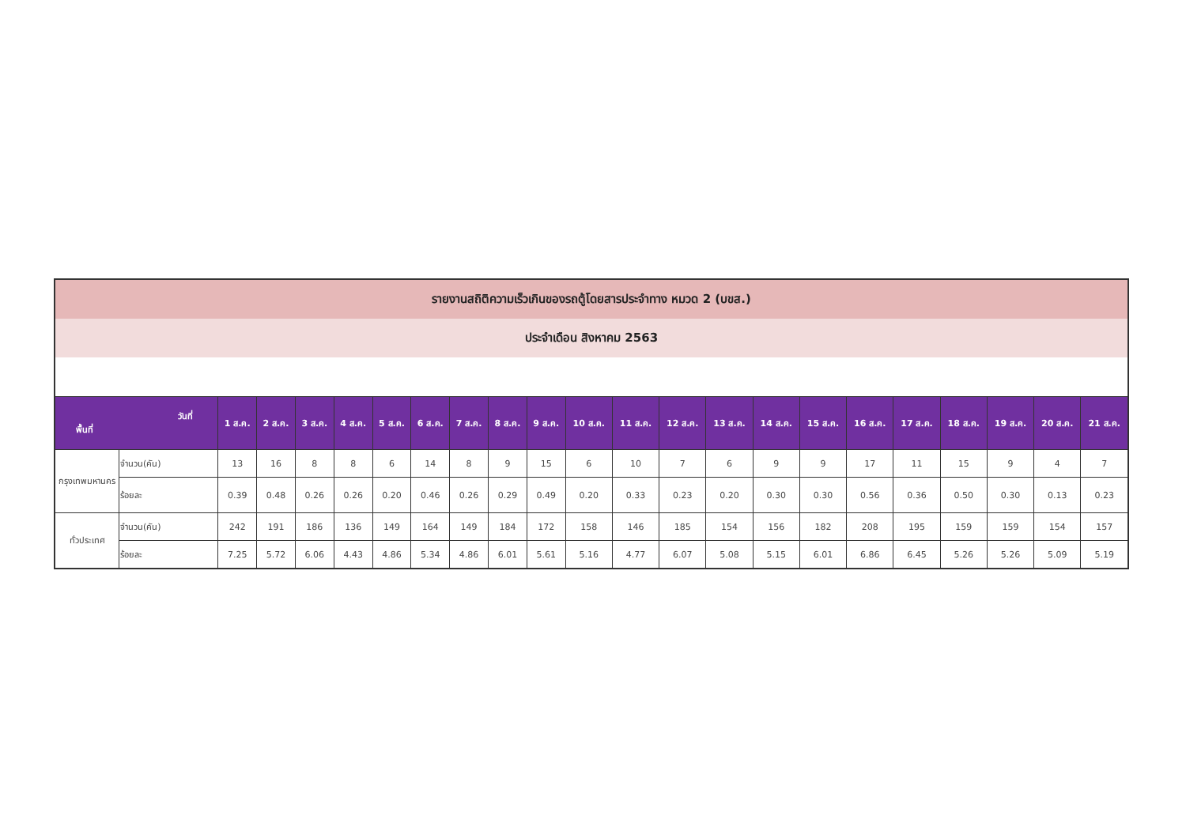| รายงานสถิติความเร็วเกินของรถตู้โดยสารประจำทาง หมวด 2 (บขส.) | | | | | | | | | | | | | | | | | | | | | | |
| ประจำเดือน สิงหาคม 2563 | | | | | | | | | | | | | | | | | | | | | | |
| วันที่ พื้นที่ | | 1 ส.ค. | 2 ส.ค. | 3 ส.ค. | 4 ส.ค. | 5 ส.ค. | 6 ส.ค. | 7 ส.ค. | 8 ส.ค. | 9 ส.ค. | 10 ส.ค. | 11 ส.ค. | 12 ส.ค. | 13 ส.ค. | 14 ส.ค. | 15 ส.ค. | 16 ส.ค. | 17 ส.ค. | 18 ส.ค. | 19 ส.ค. | 20 ส.ค. | 21 ส.ค. |
| กรุงเทพมหานคร | จำนวน(คัน) | 13 | 16 | 8 | 8 | 6 | 14 | 8 | 9 | 15 | 6 | 10 | 7 | 6 | 9 | 9 | 17 | 11 | 15 | 9 | 4 | 7 |
| | ร้อยละ | 0.39 | 0.48 | 0.26 | 0.26 | 0.20 | 0.46 | 0.26 | 0.29 | 0.49 | 0.20 | 0.33 | 0.23 | 0.20 | 0.30 | 0.30 | 0.56 | 0.36 | 0.50 | 0.30 | 0.13 | 0.23 |
| ทั่วประเทศ | จำนวน(คัน) | 242 | 191 | 186 | 136 | 149 | 164 | 149 | 184 | 172 | 158 | 146 | 185 | 154 | 156 | 182 | 208 | 195 | 159 | 159 | 154 | 157 |
| | ร้อยละ | 7.25 | 5.72 | 6.06 | 4.43 | 4.86 | 5.34 | 4.86 | 6.01 | 5.61 | 5.16 | 4.77 | 6.07 | 5.08 | 5.15 | 6.01 | 6.86 | 6.45 | 5.26 | 5.26 | 5.09 | 5.19 |